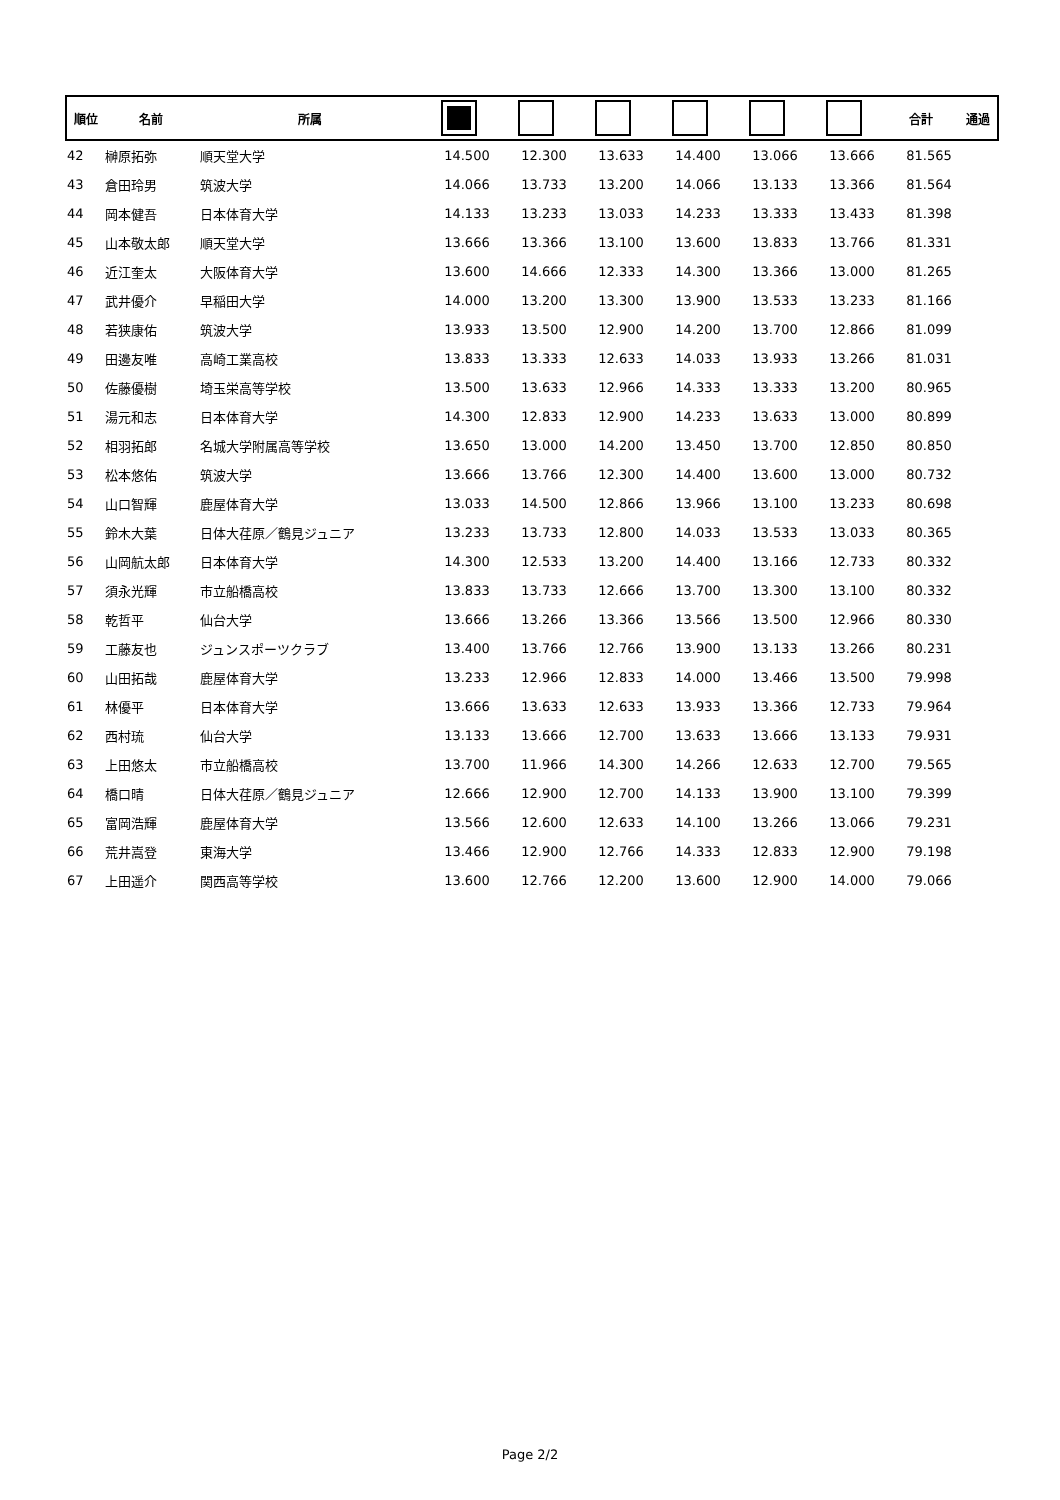| 順位 | 名前 | 所属 | | | | | | | 合計 | 通過 |
| --- | --- | --- | --- | --- | --- | --- | --- | --- | --- | --- |
| 42 | 榊原拓弥 | 順天堂大学 | 14.500 | 12.300 | 13.633 | 14.400 | 13.066 | 13.666 | 81.565 | |
| 43 | 倉田玲男 | 筑波大学 | 14.066 | 13.733 | 13.200 | 14.066 | 13.133 | 13.366 | 81.564 | |
| 44 | 岡本健吾 | 日本体育大学 | 14.133 | 13.233 | 13.033 | 14.233 | 13.333 | 13.433 | 81.398 | |
| 45 | 山本敬太郎 | 順天堂大学 | 13.666 | 13.366 | 13.100 | 13.600 | 13.833 | 13.766 | 81.331 | |
| 46 | 近江奎太 | 大阪体育大学 | 13.600 | 14.666 | 12.333 | 14.300 | 13.366 | 13.000 | 81.265 | |
| 47 | 武井優介 | 早稲田大学 | 14.000 | 13.200 | 13.300 | 13.900 | 13.533 | 13.233 | 81.166 | |
| 48 | 若狭康佑 | 筑波大学 | 13.933 | 13.500 | 12.900 | 14.200 | 13.700 | 12.866 | 81.099 | |
| 49 | 田邊友唯 | 高崎工業高校 | 13.833 | 13.333 | 12.633 | 14.033 | 13.933 | 13.266 | 81.031 | |
| 50 | 佐藤優樹 | 埼玉栄高等学校 | 13.500 | 13.633 | 12.966 | 14.333 | 13.333 | 13.200 | 80.965 | |
| 51 | 湯元和志 | 日本体育大学 | 14.300 | 12.833 | 12.900 | 14.233 | 13.633 | 13.000 | 80.899 | |
| 52 | 相羽拓郎 | 名城大学附属高等学校 | 13.650 | 13.000 | 14.200 | 13.450 | 13.700 | 12.850 | 80.850 | |
| 53 | 松本悠佑 | 筑波大学 | 13.666 | 13.766 | 12.300 | 14.400 | 13.600 | 13.000 | 80.732 | |
| 54 | 山口智輝 | 鹿屋体育大学 | 13.033 | 14.500 | 12.866 | 13.966 | 13.100 | 13.233 | 80.698 | |
| 55 | 鈴木大葉 | 日体大荏原／鶴見ジュニア | 13.233 | 13.733 | 12.800 | 14.033 | 13.533 | 13.033 | 80.365 | |
| 56 | 山岡航太郎 | 日本体育大学 | 14.300 | 12.533 | 13.200 | 14.400 | 13.166 | 12.733 | 80.332 | |
| 57 | 須永光輝 | 市立船橋高校 | 13.833 | 13.733 | 12.666 | 13.700 | 13.300 | 13.100 | 80.332 | |
| 58 | 乾哲平 | 仙台大学 | 13.666 | 13.266 | 13.366 | 13.566 | 13.500 | 12.966 | 80.330 | |
| 59 | 工藤友也 | ジュンスポーツクラブ | 13.400 | 13.766 | 12.766 | 13.900 | 13.133 | 13.266 | 80.231 | |
| 60 | 山田拓哉 | 鹿屋体育大学 | 13.233 | 12.966 | 12.833 | 14.000 | 13.466 | 13.500 | 79.998 | |
| 61 | 林優平 | 日本体育大学 | 13.666 | 13.633 | 12.633 | 13.933 | 13.366 | 12.733 | 79.964 | |
| 62 | 西村琉 | 仙台大学 | 13.133 | 13.666 | 12.700 | 13.633 | 13.666 | 13.133 | 79.931 | |
| 63 | 上田悠太 | 市立船橋高校 | 13.700 | 11.966 | 14.300 | 14.266 | 12.633 | 12.700 | 79.565 | |
| 64 | 橋口晴 | 日体大荏原／鶴見ジュニア | 12.666 | 12.900 | 12.700 | 14.133 | 13.900 | 13.100 | 79.399 | |
| 65 | 富岡浩輝 | 鹿屋体育大学 | 13.566 | 12.600 | 12.633 | 14.100 | 13.266 | 13.066 | 79.231 | |
| 66 | 荒井嵩登 | 東海大学 | 13.466 | 12.900 | 12.766 | 14.333 | 12.833 | 12.900 | 79.198 | |
| 67 | 上田遥介 | 関西高等学校 | 13.600 | 12.766 | 12.200 | 13.600 | 12.900 | 14.000 | 79.066 | |
Page 2/2